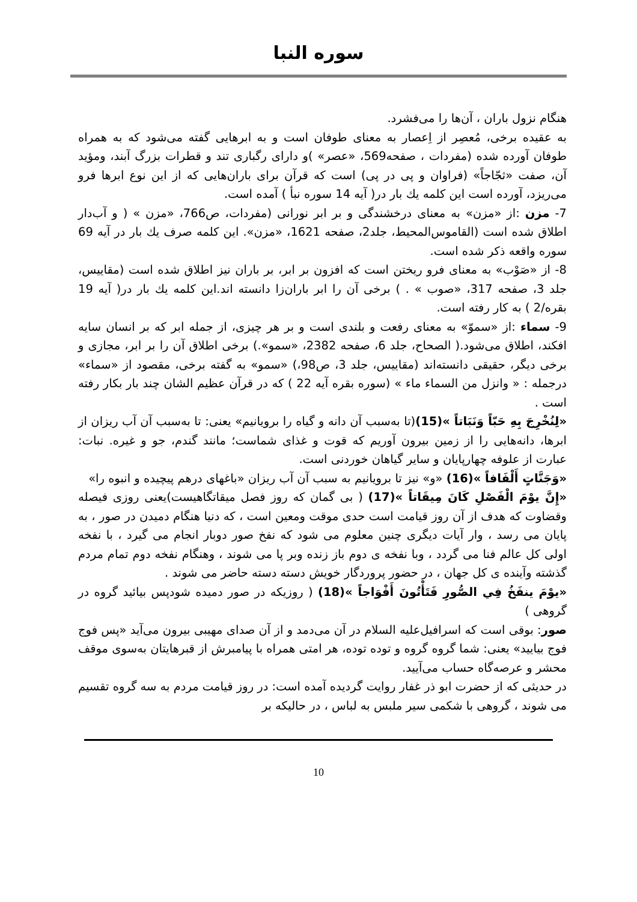سوره النبا
هنگام نزول باران ، آن‌ها را می‌فشرد.
به عقیده برخی، مُعصِر از اِعصار به معنای طوفان است و به ابرهایی گفته می‌شود که به همراه طوفان آورده شده (مفردات ، صفحه569، «عصر» )و دارای رگباری تند و قطرات بزرگ آبند، ومؤید آن، صفت «ثجّاجاً» (فراوان و پی در پی) است که قرآن برای باران‌هایی که از این نوع ابرها فرو می‌ریزد، آورده است این کلمه یك بار در( آیه 14 سوره نبأ ) آمده است.
7- مزن :از «مزن» به معنای درخشندگی و بر ابر نورانی (مفردات، ص766، «مزن » ( و آب‌دار اطلاق شده است (القاموس‌المحیط، جلد2، صفحه 1621، «مزن». این كلمه صرف یك بار در آیه 69 سوره واقعه ذكر شده است.
8- از «صَوْب» به معنای فرو ریختن است که افزون بر ابر، بر باران نیز اطلاق شده است (مقاییس، جلد 3، صفحه 317، «صوب » . ) برخی آن را ابر باران‌زا دانسته اند.این كلمه یك بار در( آیه 19 بقره/2 ) به كار رفته است.
9- سماء :از «سموّ» به معنای رفعت و بلندی است و بر هر چیزی، از جمله ابر که بر انسان سایه افکند، اطلاق می‌شود.( الصحاح، جلد 6، صفحه 2382، «سمو».) برخی اطلاق آن را بر ابر، مجازی و برخی دیگر، حقیقی دانسته‌اند (مقاییس، جلد 3، ص98،) «سمو» به گفته برخی، مقصود از «سماء» درجمله : « وانزل من السماء ماء » (سوره بقره آیه 22 ) که در قرآن عظیم الشان چند بار بکار رفته است .
«لِنُخْرِجَ بِهِ حَبّاً وَنَبَاتاً »(15)(تا به‌سبب آن دانه و گیاه را برویانیم» یعنی: تا به‌سبب آن آب ریزان از ابرها، دانه‌هایی را از زمین بیرون آوریم که قوت و غذای شماست؛ مانند گندم، جو و غیره. نبات: عبارت از علوفه چهارپایان و سایر گیاهان خوردنی است.
«وَجَنَّاتٍ أَلْفَافاً »(16) «و» نیز تا برویانیم به سبب آن آب ریزان «باغهای درهم پیچیده و انبوه را»
«إِنَّ يوْمَ الْفَصْلِ كَانَ مِيقَاتاً »(17) ( بی گمان که روز فصل میقاتگاهیست)یعنی روزی فیصله وقضاوت که هدف از آن روز قیامت است حدی موقت ومعین است ، که دنیا هنگام دمیدن در صور ، به پایان می رسد ، وار آیات دیگری چنین معلوم می شود که نفخ صور دوبار انجام می گیرد ، با نفخه اولی کل عالم فنا می گردد ، وبا نفخه ی دوم باز زنده وبر پا می شوند ، وهنگام نفخه دوم تمام مردم گذشته وآینده ی کل جهان ، در حضور پروردگار خویش دسته دسته حاضر می شوند .
«يوْمَ ينفَخُ فِي الصُّورِ فَتَأْتُونَ أَفْوَاجاً »(18) ( روزیکه در صور دمیده شودپس بیائید گروه در گروهی )
صور: بوقی است که اسرافیل‌علیه السلام در آن می‌دمد و از آن صدای مهیبی بیرون می‌آید «پس فوج فوج بیایید» یعنی: شما گروه گروه و توده توده، هر امتی همراه با پیامبرش از قبرهایتان به‌سوی موقف محشر و عرصه‌گاه حساب می‌آیید.
در حدیثی که از حضرت ابو ذر غفار روایت گردیده آمده است: در روز قیامت مردم به سه گروه تقسیم می شوند ، گروهی با شکمی سیر ملبس به لباس ، در حالیکه بر
10